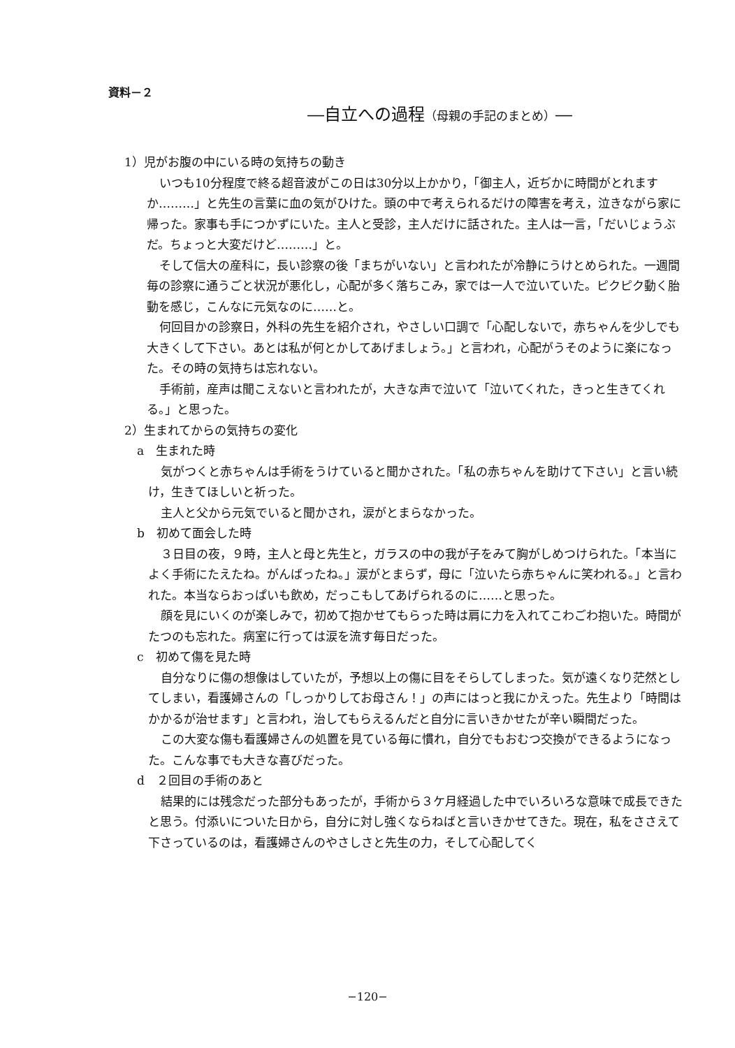資料－２
―自立への過程（母親の手記のまとめ）―
1）児がお腹の中にいる時の気持ちの動き
いつも10分程度で終る超音波がこの日は30分以上かかり，「御主人，近ぢかに時間がとれますか………」と先生の言葉に血の気がひけた。頭の中で考えられるだけの障害を考え，泣きながら家に帰った。家事も手につかずにいた。主人と受診，主人だけに話された。主人は一言，「だいじょうぶだ。ちょっと大変だけど………」と。
そして信大の産科に，長い診察の後「まちがいない」と言われたが冷静にうけとめられた。一週間毎の診察に通うごと状況が悪化し，心配が多く落ちこみ，家では一人で泣いていた。ピクピク動く胎動を感じ，こんなに元気なのに……と。
何回目かの診察日，外科の先生を紹介され，やさしい口調で「心配しないで，赤ちゃんを少しでも大きくして下さい。あとは私が何とかしてあげましょう。」と言われ，心配がうそのように楽になった。その時の気持ちは忘れない。
手術前，産声は聞こえないと言われたが，大きな声で泣いて「泣いてくれた，きっと生きてくれる。」と思った。
2）生まれてからの気持ちの変化
a　生まれた時
気がつくと赤ちゃんは手術をうけていると聞かされた。「私の赤ちゃんを助けて下さい」と言い続け，生きてほしいと祈った。
主人と父から元気でいると聞かされ，涙がとまらなかった。
b　初めて面会した時
３日目の夜，９時，主人と母と先生と，ガラスの中の我が子をみて胸がしめつけられた。「本当によく手術にたえたね。がんばったね。」涙がとまらず，母に「泣いたら赤ちゃんに笑われる。」と言われた。本当ならおっぱいも飲め，だっこもしてあげられるのに……と思った。
顔を見にいくのが楽しみで，初めて抱かせてもらった時は肩に力を入れてこわごわ抱いた。時間がたつのも忘れた。病室に行っては涙を流す毎日だった。
c　初めて傷を見た時
自分なりに傷の想像はしていたが，予想以上の傷に目をそらしてしまった。気が遠くなり茫然としてしまい，看護婦さんの「しっかりしてお母さん！」の声にはっと我にかえった。先生より「時間はかかるが治せます」と言われ，治してもらえるんだと自分に言いきかせたが辛い瞬間だった。
この大変な傷も看護婦さんの処置を見ている毎に慣れ，自分でもおむつ交換ができるようになった。こんな事でも大きな喜びだった。
d　２回目の手術のあと
結果的には残念だった部分もあったが，手術から３ケ月経過した中でいろいろな意味で成長できたと思う。付添いについた日から，自分に対し強くならねばと言いきかせてきた。現在，私をささえて下さっているのは，看護婦さんのやさしさと先生の力，そして心配してく
−120−